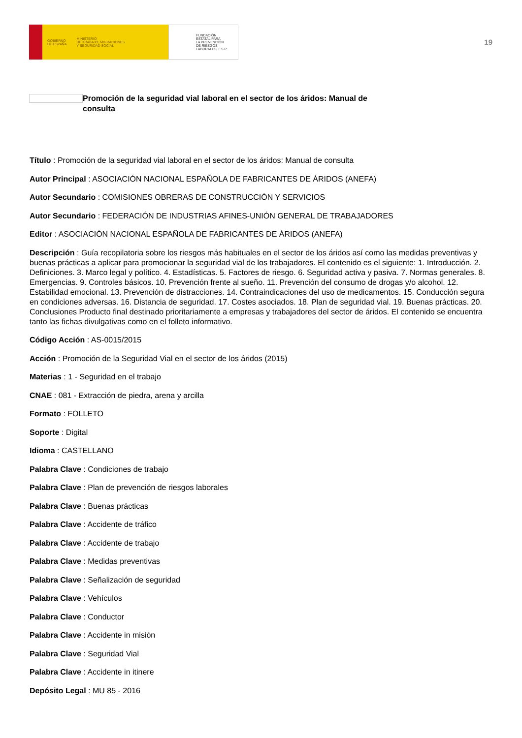GOBIERNO
DE ESPAÑA MINISTERIO
DE TRABAJO, MIGRACIONES
Y SEGURIDAD SOCIAL
FUNDACIÓN
ESTATAL PARA
LA PREVENCIÓN
DE RIESGOS
LABORALES, F.S.P.
19
Promoción de la seguridad vial laboral en el sector de los áridos: Manual de consulta
Título : Promoción de la seguridad vial laboral en el sector de los áridos: Manual de consulta
Autor Principal : ASOCIACIÓN NACIONAL ESPAÑOLA DE FABRICANTES DE ÁRIDOS (ANEFA)
Autor Secundario : COMISIONES OBRERAS DE CONSTRUCCIÓN Y SERVICIOS
Autor Secundario : FEDERACIÓN DE INDUSTRIAS AFINES-UNIÓN GENERAL DE TRABAJADORES
Editor : ASOCIACIÓN NACIONAL ESPAÑOLA DE FABRICANTES DE ÁRIDOS (ANEFA)
Descripción : Guía recopilatoria sobre los riesgos más habituales en el sector de los áridos así como las medidas preventivas y buenas prácticas a aplicar para promocionar la seguridad vial de los trabajadores. El contenido es el siguiente: 1. Introducción. 2. Definiciones. 3. Marco legal y político. 4. Estadísticas. 5. Factores de riesgo. 6. Seguridad activa y pasiva. 7. Normas generales. 8. Emergencias. 9. Controles básicos. 10. Prevención frente al sueño. 11. Prevención del consumo de drogas y/o alcohol. 12. Estabilidad emocional. 13. Prevención de distracciones. 14. Contraindicaciones del uso de medicamentos. 15. Conducción segura en condiciones adversas. 16. Distancia de seguridad. 17. Costes asociados. 18. Plan de seguridad vial. 19. Buenas prácticas. 20. Conclusiones Producto final destinado prioritariamente a empresas y trabajadores del sector de áridos. El contenido se encuentra tanto las fichas divulgativas como en el folleto informativo.
Código Acción : AS-0015/2015
Acción : Promoción de la Seguridad Vial en el sector de los áridos (2015)
Materias : 1 - Seguridad en el trabajo
CNAE : 081 - Extracción de piedra, arena y arcilla
Formato : FOLLETO
Soporte : Digital
Idioma : CASTELLANO
Palabra Clave : Condiciones de trabajo
Palabra Clave : Plan de prevención de riesgos laborales
Palabra Clave : Buenas prácticas
Palabra Clave : Accidente de tráfico
Palabra Clave : Accidente de trabajo
Palabra Clave : Medidas preventivas
Palabra Clave : Señalización de seguridad
Palabra Clave : Vehículos
Palabra Clave : Conductor
Palabra Clave : Accidente in misión
Palabra Clave : Seguridad Vial
Palabra Clave : Accidente in itinere
Depósito Legal : MU 85 - 2016